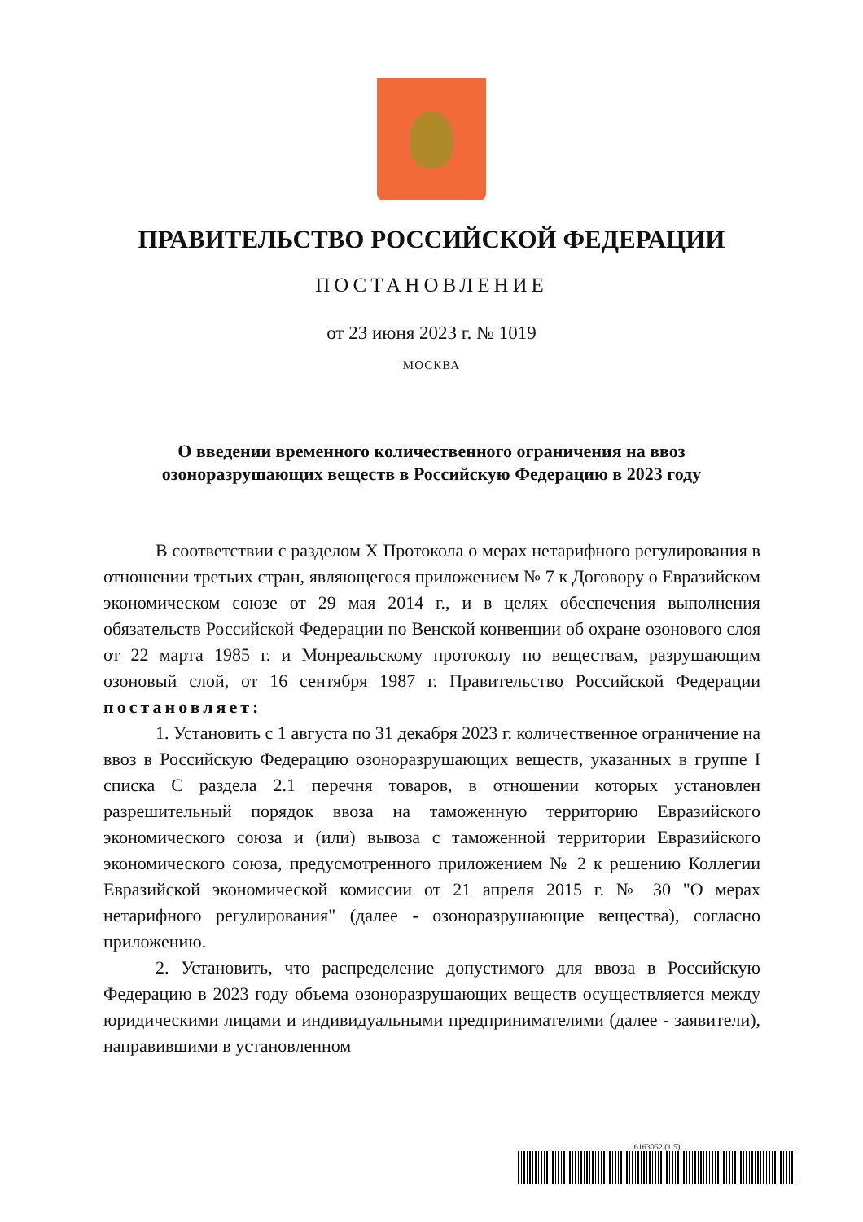ПРАВИТЕЛЬСТВО РОССИЙСКОЙ ФЕДЕРАЦИИ
ПОСТАНОВЛЕНИЕ
от 23 июня 2023 г. № 1019
МОСКВА
О введении временного количественного ограничения на ввоз
озоноразрушающих веществ в Российскую Федерацию в 2023 году
В соответствии с разделом X Протокола о мерах нетарифного регулирования в отношении третьих стран, являющегося приложением № 7 к Договору о Евразийском экономическом союзе от 29 мая 2014 г., и в целях обеспечения выполнения обязательств Российской Федерации по Венской конвенции об охране озонового слоя от 22 марта 1985 г. и Монреальскому протоколу по веществам, разрушающим озоновый слой, от 16 сентября 1987 г. Правительство Российской Федерации постановляет:
1. Установить с 1 августа по 31 декабря 2023 г. количественное ограничение на ввоз в Российскую Федерацию озоноразрушающих веществ, указанных в группе I списка C раздела 2.1 перечня товаров, в отношении которых установлен разрешительный порядок ввоза на таможенную территорию Евразийского экономического союза и (или) вывоза с таможенной территории Евразийского экономического союза, предусмотренного приложением № 2 к решению Коллегии Евразийской экономической комиссии от 21 апреля 2015 г. № 30 "О мерах нетарифного регулирования" (далее - озоноразрушающие вещества), согласно приложению.
2. Установить, что распределение допустимого для ввоза в Российскую Федерацию в 2023 году объема озоноразрушающих веществ осуществляется между юридическими лицами и индивидуальными предпринимателями (далее - заявители), направившими в установленном
6163052 (1.5)